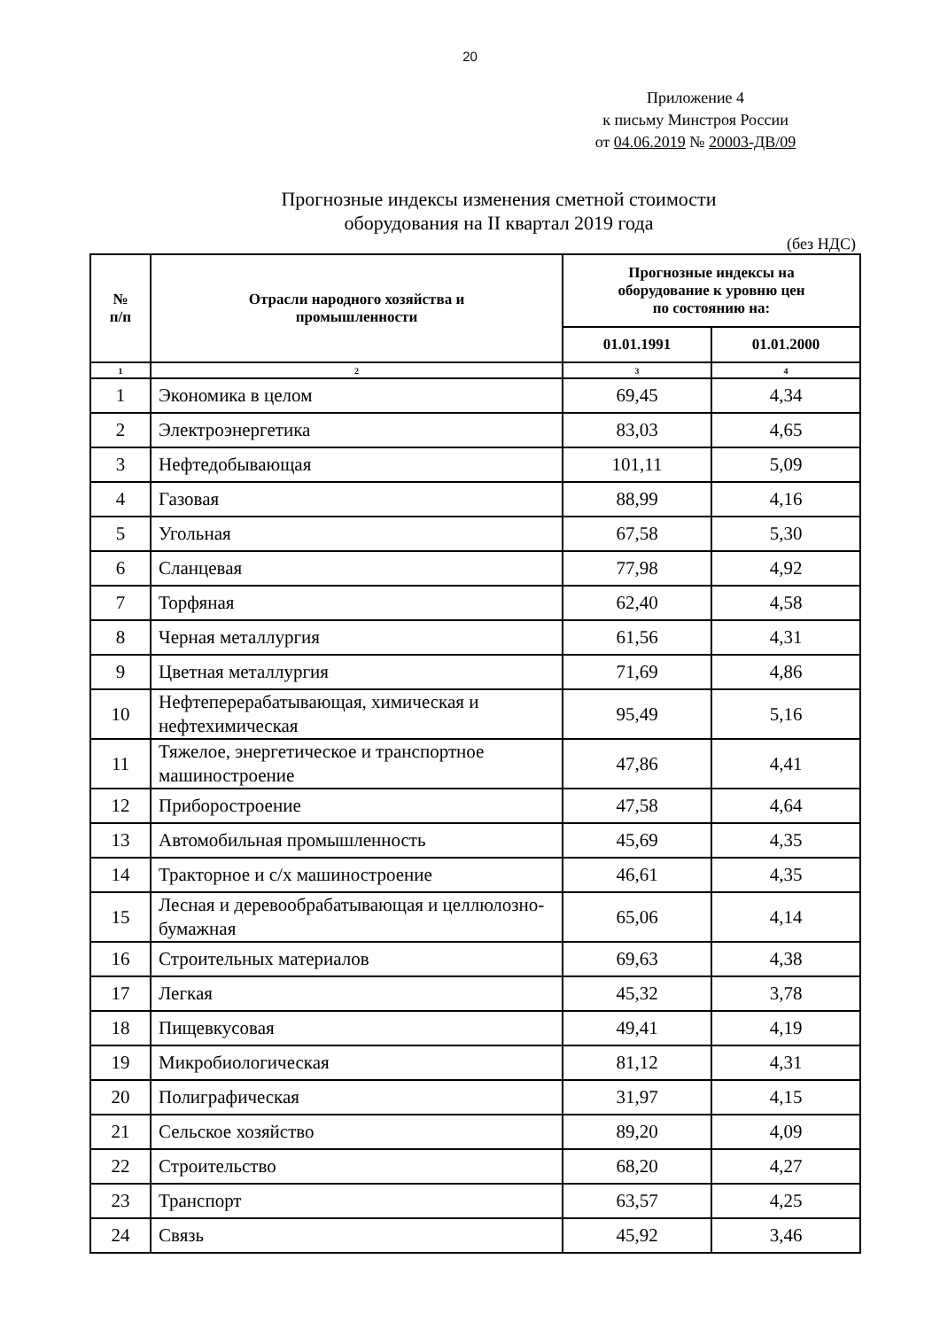20
Приложение 4
к письму Минстроя России
от 04.06.2019 № 20003-ДВ/09
Прогнозные индексы изменения сметной стоимости
оборудования на II квартал 2019 года
(без НДС)
| № п/п | Отрасли народного хозяйства и промышленности | Прогнозные индексы на оборудование к уровню цен по состоянию на: | |
| --- | --- | --- | --- |
| | | 01.01.1991 | 01.01.2000 |
| 1 | 2 | 3 | 4 |
| 1 | Экономика в целом | 69,45 | 4,34 |
| 2 | Электроэнергетика | 83,03 | 4,65 |
| 3 | Нефтедобывающая | 101,11 | 5,09 |
| 4 | Газовая | 88,99 | 4,16 |
| 5 | Угольная | 67,58 | 5,30 |
| 6 | Сланцевая | 77,98 | 4,92 |
| 7 | Торфяная | 62,40 | 4,58 |
| 8 | Черная металлургия | 61,56 | 4,31 |
| 9 | Цветная металлургия | 71,69 | 4,86 |
| 10 | Нефтеперерабатывающая, химическая и нефтехимическая | 95,49 | 5,16 |
| 11 | Тяжелое, энергетическое и транспортное машиностроение | 47,86 | 4,41 |
| 12 | Приборостроение | 47,58 | 4,64 |
| 13 | Автомобильная промышленность | 45,69 | 4,35 |
| 14 | Тракторное и с/х машиностроение | 46,61 | 4,35 |
| 15 | Лесная и деревообрабатывающая и целлюлозно-бумажная | 65,06 | 4,14 |
| 16 | Строительных материалов | 69,63 | 4,38 |
| 17 | Легкая | 45,32 | 3,78 |
| 18 | Пищевкусовая | 49,41 | 4,19 |
| 19 | Микробиологическая | 81,12 | 4,31 |
| 20 | Полиграфическая | 31,97 | 4,15 |
| 21 | Сельское хозяйство | 89,20 | 4,09 |
| 22 | Строительство | 68,20 | 4,27 |
| 23 | Транспорт | 63,57 | 4,25 |
| 24 | Связь | 45,92 | 3,46 |